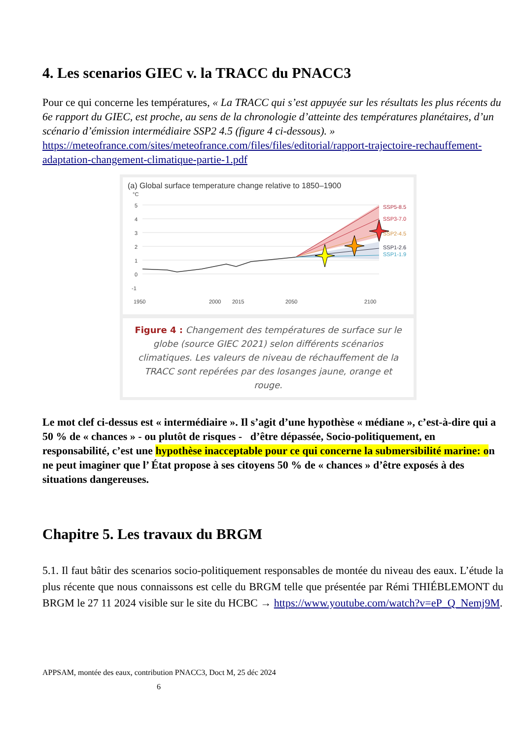4. Les scenarios GIEC v. la TRACC du PNACC3
Pour ce qui concerne les températures, « La TRACC qui s’est appuyée sur les résultats les plus récents du 6e rapport du GIEC, est proche, au sens de la chronologie d’atteinte des températures planétaires, d’un scénario d’émission intermédiaire SSP2 4.5 (figure 4 ci-dessous). » https://meteofrance.com/sites/meteofrance.com/files/files/editorial/rapport-trajectoire-rechauffement-adaptation-changement-climatique-partie-1.pdf
(a) Global surface temperature change relative to 1850–1900
°C
5
4
3
2
1
0
-1
SSP5-8.5
SSP3-7.0
SSP2-4.5
SSP1-2.6
SSP1-1.9
1950
2000
2015
2050
2100
Figure 4 : Changement des températures de surface sur le globe (source GIEC 2021) selon différents scénarios climatiques. Les valeurs de niveau de réchauffement de la TRACC sont repérées par des losanges jaune, orange et rouge.
Le mot clef ci-dessus est « intermédiaire ». Il s’agit d’une hypothèse « médiane », c’est-à-dire qui a 50 % de « chances » - ou plutôt de risques - d’être dépassée, Socio-politiquement, en responsabilité, c’est une hypothèse inacceptable pour ce qui concerne la submersibilité marine: on ne peut imaginer que l’ État propose à ses citoyens 50 % de « chances » d’être exposés à des situations dangereuses.
Chapitre 5. Les travaux du BRGM
5.1. Il faut bâtir des scenarios socio-politiquement responsables de montée du niveau des eaux. L’étude la plus récente que nous connaissons est celle du BRGM telle que présentée par Rémi THIÉBLEMONT du BRGM le 27 11 2024 visible sur le site du HCBC → https://www.youtube.com/watch?v=eP_Q_Nemj9M.
APPSAM, montée des eaux, contribution PNACC3, Doct M, 25 déc 2024
6